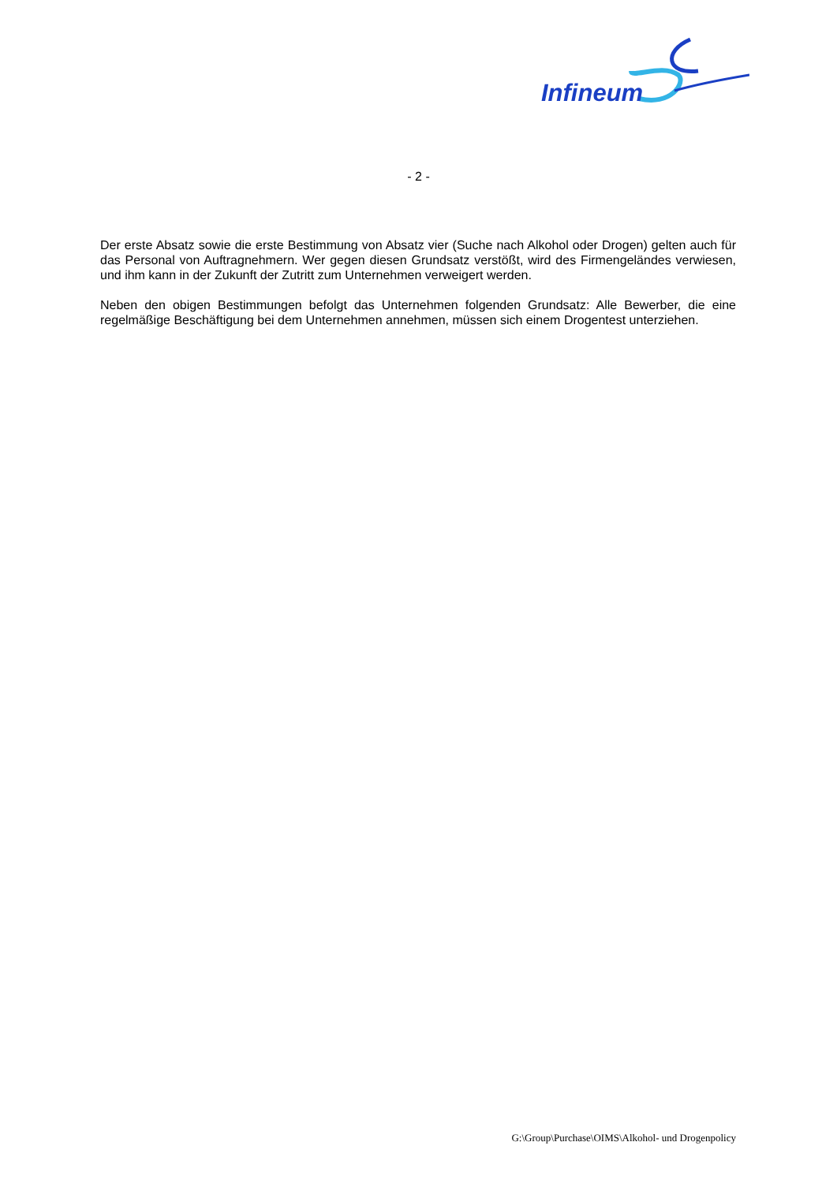Infineum
- 2 -
Der erste Absatz sowie die erste Bestimmung von Absatz vier (Suche nach Alkohol oder Drogen) gelten auch für das Personal von Auftragnehmern. Wer gegen diesen Grundsatz verstößt, wird des Firmengeländes verwiesen, und ihm kann in der Zukunft der Zutritt zum Unternehmen verweigert werden.
Neben den obigen Bestimmungen befolgt das Unternehmen folgenden Grundsatz: Alle Bewerber, die eine regelmäßige Beschäftigung bei dem Unternehmen annehmen, müssen sich einem Drogentest unterziehen.
G:\Group\Purchase\OIMS\Alkohol- und Drogenpolicy